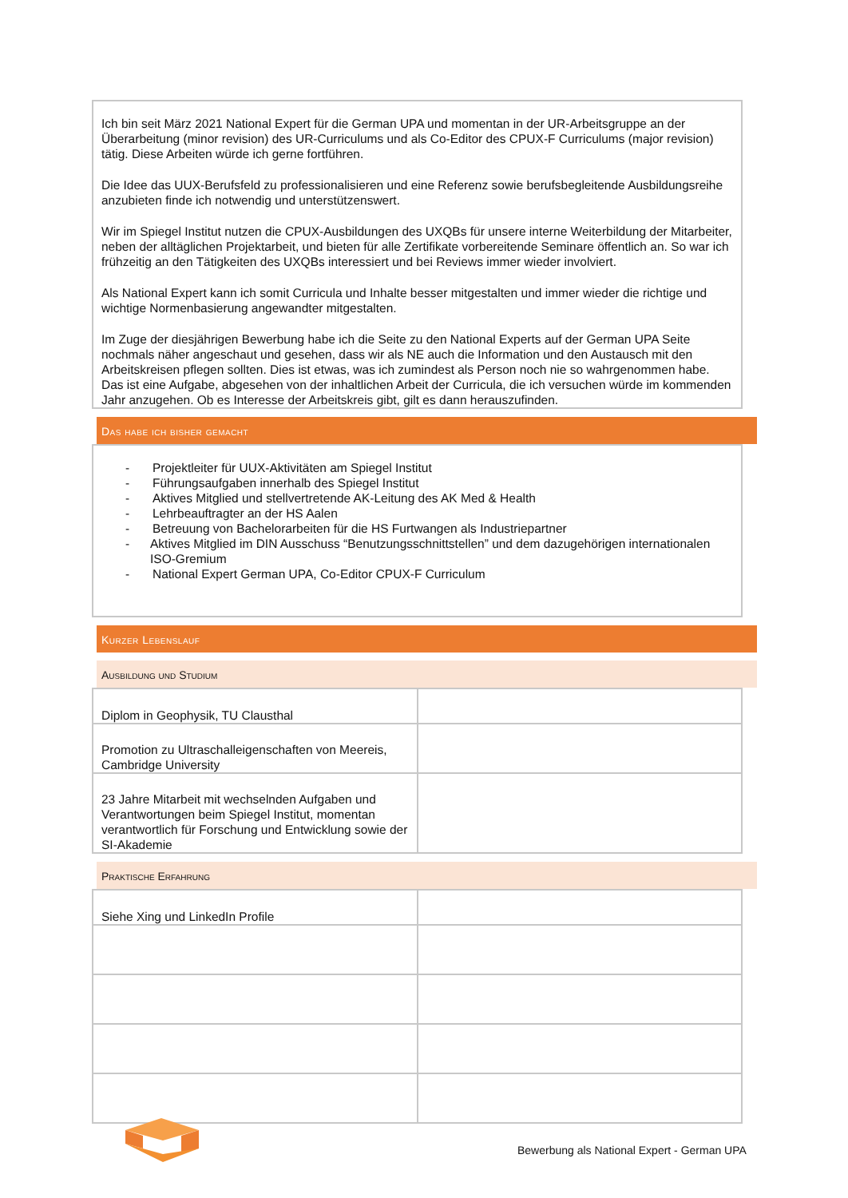Ich bin seit März 2021 National Expert für die German UPA und momentan in der UR-Arbeitsgruppe an der Überarbeitung (minor revision) des UR-Curriculums und als Co-Editor des CPUX-F Curriculums (major revision) tätig. Diese Arbeiten würde ich gerne fortführen.
Die Idee das UUX-Berufsfeld zu professionalisieren und eine Referenz sowie berufsbegleitende Ausbildungsreihe anzubieten finde ich notwendig und unterstützenswert.
Wir im Spiegel Institut nutzen die CPUX-Ausbildungen des UXQBs für unsere interne Weiterbildung der Mitarbeiter, neben der alltäglichen Projektarbeit, und bieten für alle Zertifikate vorbereitende Seminare öffentlich an. So war ich frühzeitig an den Tätigkeiten des UXQBs interessiert und bei Reviews immer wieder involviert.
Als National Expert kann ich somit Curricula und Inhalte besser mitgestalten und immer wieder die richtige und wichtige Normenbasierung angewandter mitgestalten.
Im Zuge der diesjährigen Bewerbung habe ich die Seite zu den National Experts auf der German UPA Seite nochmals näher angeschaut und gesehen, dass wir als NE auch die Information und den Austausch mit den Arbeitskreisen pflegen sollten. Dies ist etwas, was ich zumindest als Person noch nie so wahrgenommen habe. Das ist eine Aufgabe, abgesehen von der inhaltlichen Arbeit der Curricula, die ich versuchen würde im kommenden Jahr anzugehen. Ob es Interesse der Arbeitskreis gibt, gilt es dann herauszufinden.
Das habe ich bisher gemacht
- Projektleiter für UUX-Aktivitäten am Spiegel Institut
- Führungsaufgaben innerhalb des Spiegel Institut
- Aktives Mitglied und stellvertretende AK-Leitung des AK Med & Health
- Lehrbeauftragter an der HS Aalen
- Betreuung von Bachelorarbeiten für die HS Furtwangen als Industriepartner
- Aktives Mitglied im DIN Ausschuss “Benutzungsschnittstellen” und dem dazugehörigen internationalen ISO-Gremium
- National Expert German UPA, Co-Editor CPUX-F Curriculum
Kurzer Lebenslauf
Ausbildung und Studium
| Diplom in Geophysik, TU Clausthal | |
| Promotion zu Ultraschalleigenschaften von Meereis, Cambridge University | |
| 23 Jahre Mitarbeit mit wechselnden Aufgaben und Verantwortungen beim Spiegel Institut, momentan verantwortlich für Forschung und Entwicklung sowie der SI-Akademie | |
Praktische Erfahrung
| Siehe Xing und LinkedIn Profile | |
Bewerbung als National Expert - German UPA